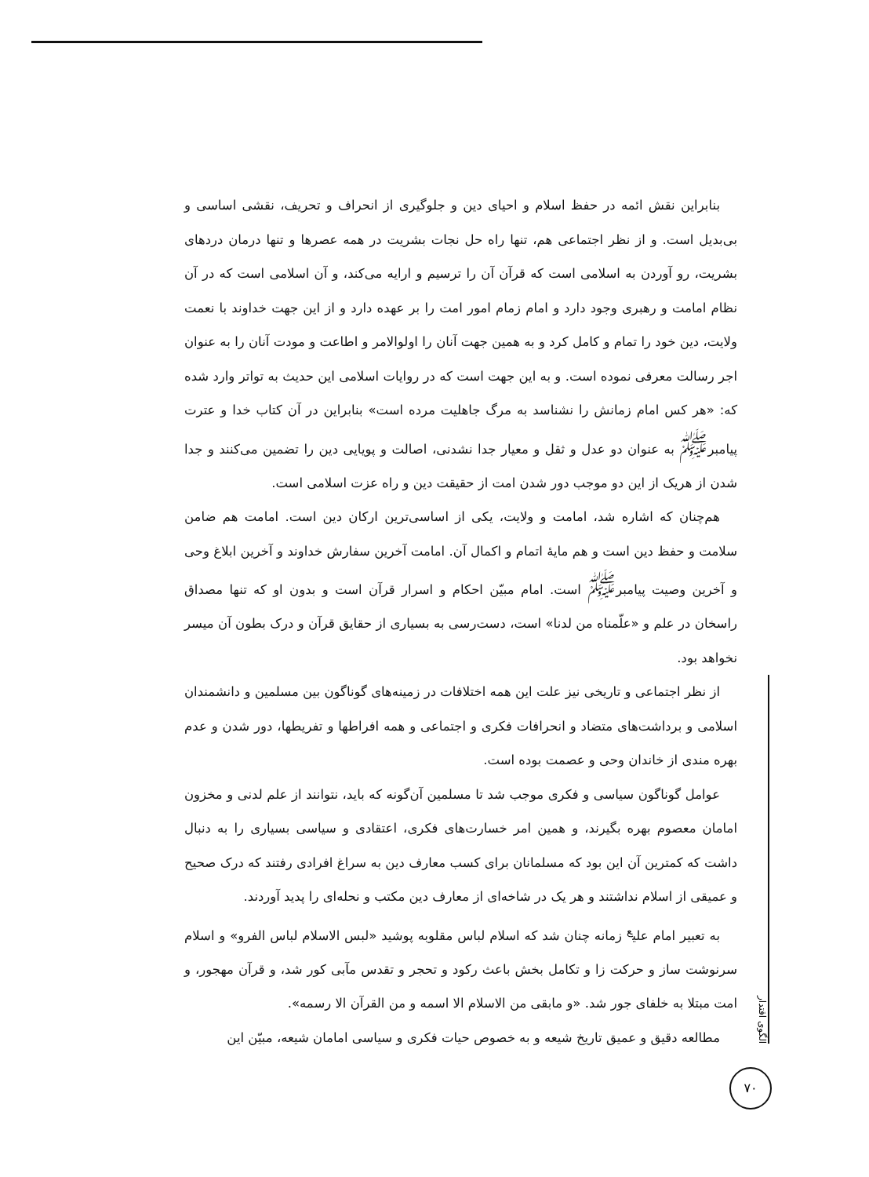بنابراین نقش ائمه در حفظ اسلام و احیای دین و جلوگیری از انحراف و تحریف، نقشی اساسی و بی‌بدیل است. و از نظر اجتماعی هم، تنها راه حل نجات بشریت در همه عصرها و تنها درمان دردهای بشریت، رو آوردن به اسلامی است که قرآن آن را ترسیم و ارایه می‌کند، و آن اسلامی است که در آن نظام امامت و رهبری وجود دارد و امام زمام امور امت را بر عهده دارد و از این جهت خداوند با نعمت ولایت، دین خود را تمام و کامل کرد و به همین جهت آنان را اولوالامر و اطاعت و مودت آنان را به عنوان اجر رسالت معرفی نموده است. و به این جهت است که در روایات اسلامی این حدیث به تواتر وارد شده که: «هر کس امام زمانش را نشناسد به مرگ جاهلیت مرده است» بنابراین در آن کتاب خدا و عترت پیامبر<sup>ﷺ</sup> به عنوان دو عدل و ثقل و معیار جدا نشدنی، اصالت و پویایی دین را تضمین می‌کنند و جدا شدن از هریک از این دو موجب دور شدن امت از حقیقت دین و راه عزت اسلامی است.
هم‌چنان که اشاره شد، امامت و ولایت، یکی از اساسی‌ترین ارکان دین است. امامت هم ضامن سلامت و حفظ دین است و هم مایهٔ اتمام و اکمال آن. امامت آخرین سفارش خداوند و آخرین ابلاغ وحی و آخرین وصیت پیامبر<sup>ﷺ</sup> است. امام مبیّن احکام و اسرار قرآن است و بدون او که تنها مصداق راسخان در علم و «علّمناه من لدنا» است، دست‌رسی به بسیاری از حقایق قرآن و درک بطون آن میسر نخواهد بود.
از نظر اجتماعی و تاریخی نیز علت این همه اختلافات در زمینه‌های گوناگون بین مسلمین و دانشمندان اسلامی و برداشت‌های متضاد و انحرافات فکری و اجتماعی و همه افراطها و تفریطها، دور شدن و عدم بهره مندی از خاندان وحی و عصمت بوده است.
عوامل گوناگون سیاسی و فکری موجب شد تا مسلمین آن‌گونه که باید، نتوانند از علم لدنی و مخزون امامان معصوم بهره بگیرند، و همین امر خسارت‌های فکری، اعتقادی و سیاسی بسیاری را به دنبال داشت که کمترین آن این بود که مسلمانان برای کسب معارف دین به سراغ افرادی رفتند که درک صحیح و عمیقی از اسلام نداشتند و هر یک در شاخه‌ای از معارف دین مکتب و نحله‌ای را پدید آوردند.
به تعبیر امام علی<sup>ع</sup> زمانه چنان شد که اسلام لباس مقلوبه پوشید «لبس الاسلام لباس الفرو» و اسلام سرنوشت ساز و حرکت زا و تکامل بخش باعث رکود و تحجر و تقدس مآبی کور شد، و قرآن مهجور، و امت مبتلا به خلفای جور شد. «و مابقی من الاسلام الا اسمه و من القرآن الا رسمه».
مطالعه دقیق و عمیق تاریخ شیعه و به خصوص حیات فکری و سیاسی امامان شیعه، مبیّن این
الگوی اقتدار
۷۰